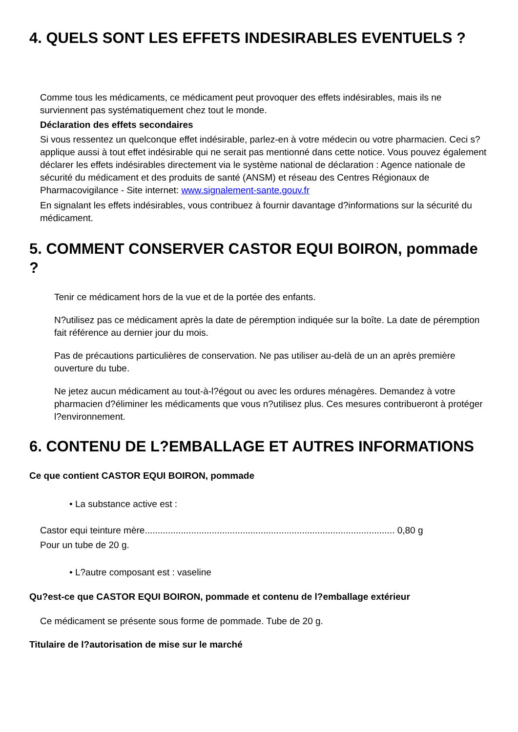4. QUELS SONT LES EFFETS INDESIRABLES EVENTUELS ?
Comme tous les médicaments, ce médicament peut provoquer des effets indésirables, mais ils ne surviennent pas systématiquement chez tout le monde.
Déclaration des effets secondaires
Si vous ressentez un quelconque effet indésirable, parlez-en à votre médecin ou votre pharmacien. Ceci s?applique aussi à tout effet indésirable qui ne serait pas mentionné dans cette notice. Vous pouvez également déclarer les effets indésirables directement via le système national de déclaration : Agence nationale de sécurité du médicament et des produits de santé (ANSM) et réseau des Centres Régionaux de Pharmacovigilance - Site internet: www.signalement-sante.gouv.fr
En signalant les effets indésirables, vous contribuez à fournir davantage d?informations sur la sécurité du médicament.
5. COMMENT CONSERVER CASTOR EQUI BOIRON, pommade ?
Tenir ce médicament hors de la vue et de la portée des enfants.
N?utilisez pas ce médicament après la date de péremption indiquée sur la boîte. La date de péremption fait référence au dernier jour du mois.
Pas de précautions particulières de conservation. Ne pas utiliser au-delà de un an après première ouverture du tube.
Ne jetez aucun médicament au tout-à-l?égout ou avec les ordures ménagères. Demandez à votre pharmacien d?éliminer les médicaments que vous n?utilisez plus. Ces mesures contribueront à protéger l?environnement.
6. CONTENU DE L?EMBALLAGE ET AUTRES INFORMATIONS
Ce que contient CASTOR EQUI BOIRON, pommade
• La substance active est :
Castor equi teinture mère................................................................................................. 0,80 g
Pour un tube de 20 g.
• L?autre composant est : vaseline
Qu?est-ce que CASTOR EQUI BOIRON, pommade et contenu de l?emballage extérieur
Ce médicament se présente sous forme de pommade. Tube de 20 g.
Titulaire de l?autorisation de mise sur le marché